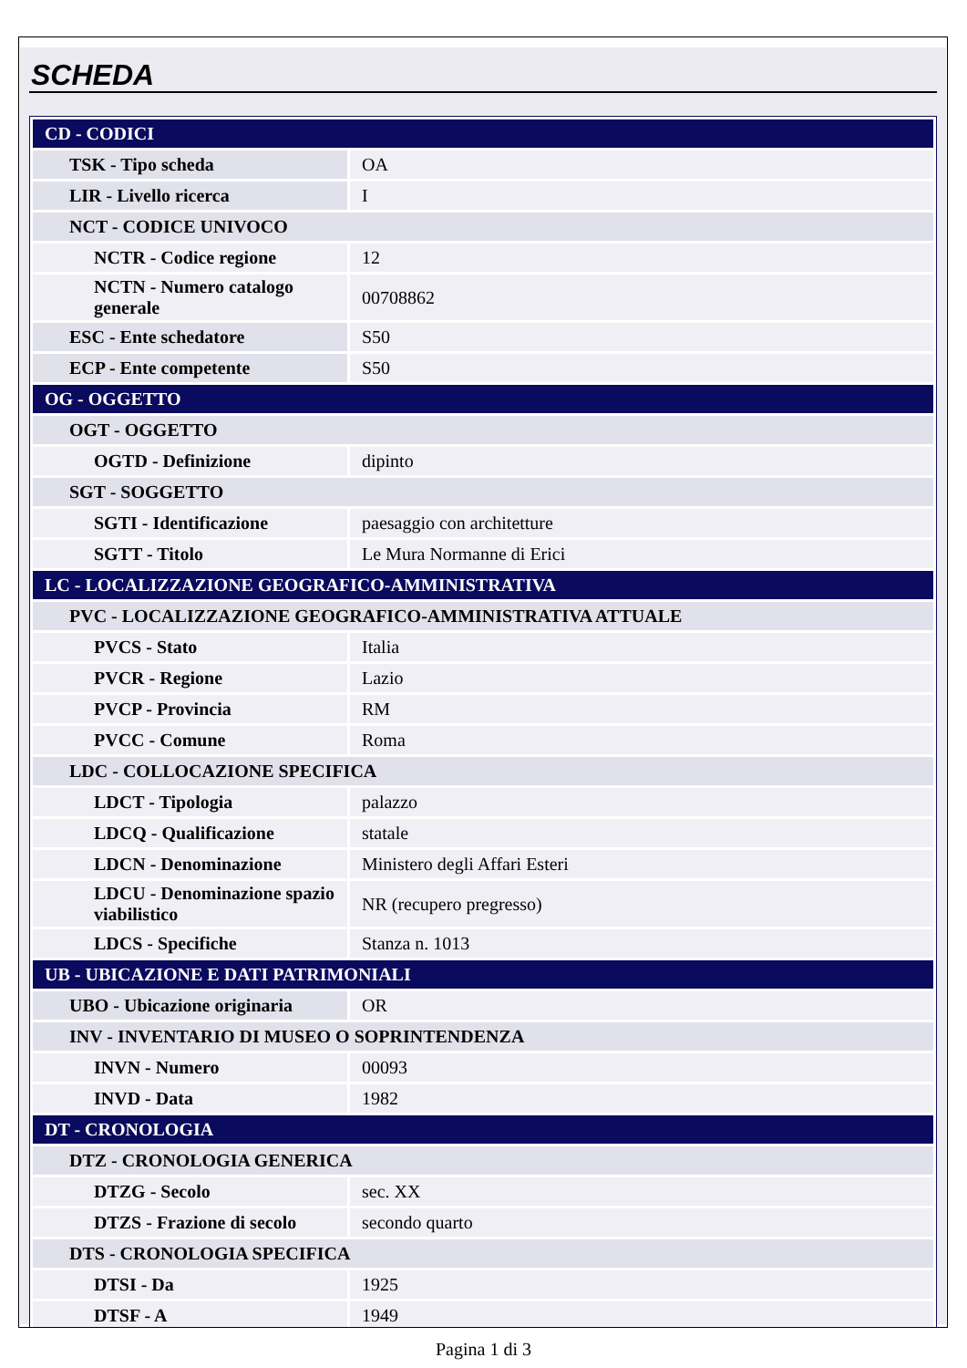SCHEDA
| CD - CODICI | |
| TSK - Tipo scheda | OA |
| LIR - Livello ricerca | I |
| NCT - CODICE UNIVOCO | |
| NCTR - Codice regione | 12 |
| NCTN - Numero catalogo generale | 00708862 |
| ESC - Ente schedatore | S50 |
| ECP - Ente competente | S50 |
| OG - OGGETTO | |
| OGT - OGGETTO | |
| OGTD - Definizione | dipinto |
| SGT - SOGGETTO | |
| SGTI - Identificazione | paesaggio con architetture |
| SGTT - Titolo | Le Mura Normanne di Erici |
| LC - LOCALIZZAZIONE GEOGRAFICO-AMMINISTRATIVA | |
| PVC - LOCALIZZAZIONE GEOGRAFICO-AMMINISTRATIVA ATTUALE | |
| PVCS - Stato | Italia |
| PVCR - Regione | Lazio |
| PVCP - Provincia | RM |
| PVCC - Comune | Roma |
| LDC - COLLOCAZIONE SPECIFICA | |
| LDCT - Tipologia | palazzo |
| LDCQ - Qualificazione | statale |
| LDCN - Denominazione | Ministero degli Affari Esteri |
| LDCU - Denominazione spazio viabilistico | NR (recupero pregresso) |
| LDCS - Specifiche | Stanza n. 1013 |
| UB - UBICAZIONE E DATI PATRIMONIALI | |
| UBO - Ubicazione originaria | OR |
| INV - INVENTARIO DI MUSEO O SOPRINTENDENZA | |
| INVN - Numero | 00093 |
| INVD - Data | 1982 |
| DT - CRONOLOGIA | |
| DTZ - CRONOLOGIA GENERICA | |
| DTZG - Secolo | sec. XX |
| DTZS - Frazione di secolo | secondo quarto |
| DTS - CRONOLOGIA SPECIFICA | |
| DTSI - Da | 1925 |
| DTSF - A | 1949 |
Pagina 1 di 3